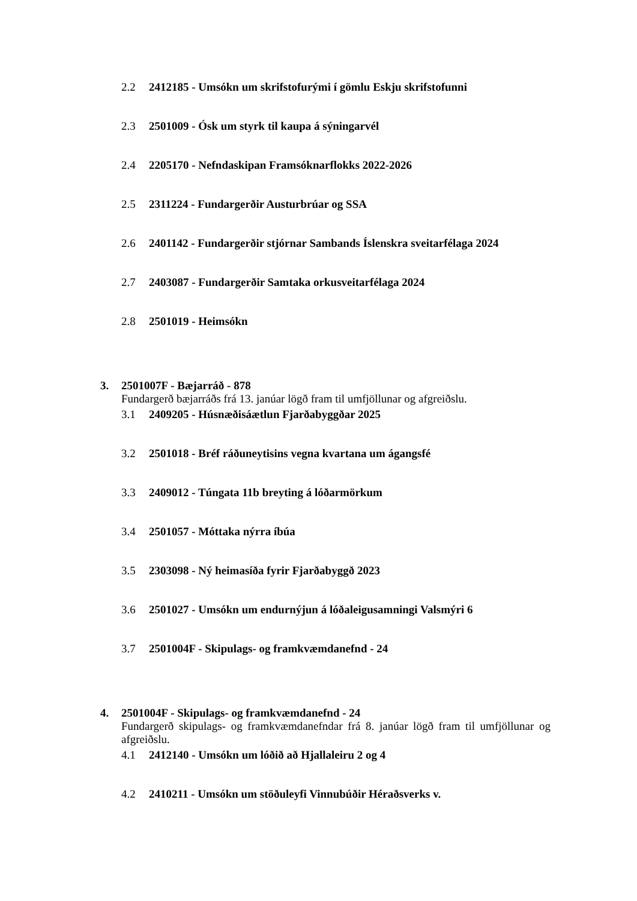2.2 2412185 - Umsókn um skrifstofurými í gömlu Eskju skrifstofunni
2.3 2501009 - Ósk um styrk til kaupa á sýningarvél
2.4 2205170 - Nefndaskipan Framsóknarflokks 2022-2026
2.5 2311224 - Fundargerðir Austurbrúar og SSA
2.6 2401142 - Fundargerðir stjórnar Sambands Íslenskra sveitarfélaga 2024
2.7 2403087 - Fundargerðir Samtaka orkusveitarfélaga 2024
2.8 2501019 - Heimsókn
3. 2501007F - Bæjarráð - 878
Fundargerð bæjarráðs frá 13. janúar lögð fram til umfjöllunar og afgreiðslu.
3.1 2409205 - Húsnæðisáætlun Fjarðabyggðar 2025
3.2 2501018 - Bréf ráðuneytisins vegna kvartana um ágangsfé
3.3 2409012 - Túngata 11b breyting á lóðarmörkum
3.4 2501057 - Móttaka nýrra íbúa
3.5 2303098 - Ný heimasíða fyrir Fjarðabyggð 2023
3.6 2501027 - Umsókn um endurnýjun á lóðaleigusamningi Valsmýri 6
3.7 2501004F - Skipulags- og framkvæmdanefnd - 24
4. 2501004F - Skipulags- og framkvæmdanefnd - 24
Fundargerð skipulags- og framkvæmdanefndar frá 8. janúar lögð fram til umfjöllunar og afgreiðslu.
4.1 2412140 - Umsókn um lóðið að Hjallaleiru 2 og 4
4.2 2410211 - Umsókn um stöðuleyfi Vinnubúðir Héraðsverks v.